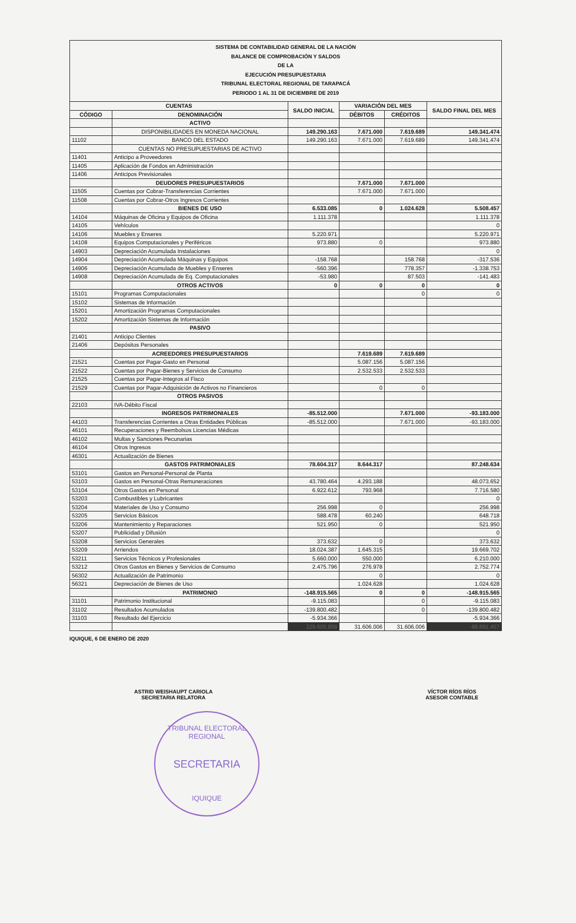SISTEMA DE CONTABILIDAD GENERAL DE LA NACIÓN
BALANCE DE COMPROBACIÓN Y SALDOS
DE LA
EJECUCIÓN PRESUPUESTARIA
TRIBUNAL ELECTORAL REGIONAL DE TARAPACÁ
PERIODO 1 AL 31 DE DICIEMBRE DE 2019
| CUENTAS | | SALDO INICIAL | VARIACIÓN DEL MES | | SALDO FINAL DEL MES |
| --- | --- | --- | --- | --- | --- |
| CÓDIGO | DENOMINACIÓN | | DÉBITOS | CRÉDITOS | |
| | ACTIVO | | | | |
| | DISPONIBILIDADES EN MONEDA NACIONAL | 149.290.163 | 7.671.000 | 7.619.689 | 149.341.474 |
| 11102 | BANCO DEL ESTADO | 149.290.163 | 7.671.000 | 7.619.689 | 149.341.474 |
| | CUENTAS NO PRESUPUESTARIAS DE ACTIVO | | | | |
| 11401 | Anticipo a Proveedores | | | | |
| 11405 | Aplicación de Fondos en Administración | | | | |
| 11406 | Anticipos Previsionales | | | | |
| | DEUDORES PRESUPUESTARIOS | | 7.671.000 | 7.671.000 | |
| 11505 | Cuentas por Cobrar-Transferencias Corrientes | | 7.671.000 | 7.671.000 | |
| 11508 | Cuentas por Cobrar-Otros Ingresos Corrientes | | | | |
| | BIENES DE USO | 6.533.085 | 0 | 1.024.628 | 5.508.457 |
| 14104 | Máquinas de Oficina y Equipos de Oficina | 1.111.378 | | | 1.111.378 |
| 14105 | Vehículos | | | | 0 |
| 14106 | Muebles y Enseres | 5.220.971 | | | 5.220.971 |
| 14108 | Equipos Computacionales y Periféricos | 973.880 | 0 | | 973.880 |
| 14903 | Depreciación Acumulada Instalaciones | | | | 0 |
| 14904 | Depreciación Acumulada Máquinas y Equipos | -158.768 | | 158.768 | -317.536 |
| 14906 | Depreciación Acumulada de Muebles y Enseres | -560.396 | | 778.357 | -1.338.753 |
| 14908 | Depreciación Acumulada de Eq. Computacionales | -53.980 | | 87.503 | -141.483 |
| | OTROS ACTIVOS | 0 | 0 | 0 | 0 |
| 15101 | Programas Computacionales | | | 0 | 0 |
| 15102 | Sistemas de Información | | | | |
| 15201 | Amortización Programas Computacionales | | | | |
| 15202 | Amortización Sistemas de Información | | | | |
| | PASIVO | | | | |
| 21401 | Anticipo Clientes | | | | |
| 21406 | Depósitos Personales | | | | |
| | ACREEDORES PRESUPUESTARIOS | | 7.619.689 | 7.619.689 | |
| 21521 | Cuentas por Pagar-Gasto en Personal | | 5.087.156 | 5.087.156 | |
| 21522 | Cuentas por Pagar-Bienes y Servicios de Consumo | | 2.532.533 | 2.532.533 | |
| 21525 | Cuentas por Pagar-Integros al Fisco | | | | |
| 21529 | Cuentas por Pagar-Adquisición de Activos no Financieros | | 0 | 0 | |
| | OTROS PASIVOS | | | | |
| 22103 | IVA-Débito Fiscal | | | | |
| | INGRESOS PATRIMONIALES | -85.512.000 | | 7.671.000 | -93.183.000 |
| 44103 | Transferencias Corrientes a Otras Entidades Públicas | -85.512.000 | | 7.671.000 | -93.183.000 |
| 46101 | Recuperaciones y Reembolsos Licencias Médicas | | | | |
| 46102 | Multas y Sanciones Pecunarias | | | | |
| 46104 | Otros Ingresos | | | | |
| 46301 | Actualización de Bienes | | | | |
| | GASTOS PATRIMONIALES | 78.604.317 | 8.644.317 | | 87.248.634 |
| 53101 | Gastos en Personal-Personal de Planta | | | | |
| 53103 | Gastos en Personal-Otras Remuneraciones | 43.780.464 | 4.293.188 | | 48.073.652 |
| 53104 | Otros Gastos en Personal | 6.922.612 | 793.968 | | 7.716.580 |
| 53203 | Combustibles y Lubricantes | | | | 0 |
| 53204 | Materiales de Uso y Consumo | 256.998 | 0 | | 256.998 |
| 53205 | Servicios Básicos | 588.478 | 60.240 | | 648.718 |
| 53206 | Mantenimiento y Reparaciones | 521.950 | 0 | | 521.950 |
| 53207 | Publicidad y Difusión | | | | 0 |
| 53208 | Servicios Generales | 373.632 | 0 | | 373.632 |
| 53209 | Arriendos | 18.024.387 | 1.645.315 | | 19.669.702 |
| 53211 | Servicios Técnicos y Profesionales | 5.660.000 | 550.000 | | 6.210.000 |
| 53212 | Otros Gastos en Bienes y Servicios de Consumo | 2.475.796 | 276.978 | | 2.752.774 |
| 56302 | Actualización de Patrimonio | | 0 | | 0 |
| 56321 | Depreciación de Bienes de Uso | | 1.024.628 | | 1.024.628 |
| | PATRIMONIO | -148.915.565 | 0 | 0 | -148.915.565 |
| 31101 | Patrimonio Institucional | -9.115.083 | | 0 | -9.115.083 |
| 31102 | Resultados Acumulados | -139.800.482 | | 0 | -139.800.482 |
| 31103 | Resultado del Ejercicio | -5.934.366 | | | -5.934.366 |
| | | 229.605.858 | 31.606.006 | 31.606.006 | -98.691.457 |
IQUIQUE, 6 DE ENERO DE 2020
ASTRID WEISHAUPT CARIOLA
SECRETARIA RELATORA
VÍCTOR RÍOS RÍOS
ASESOR CONTABLE
TRIBUNAL ELECTORAL REGIONAL
SECRETARIA
IQUIQUE